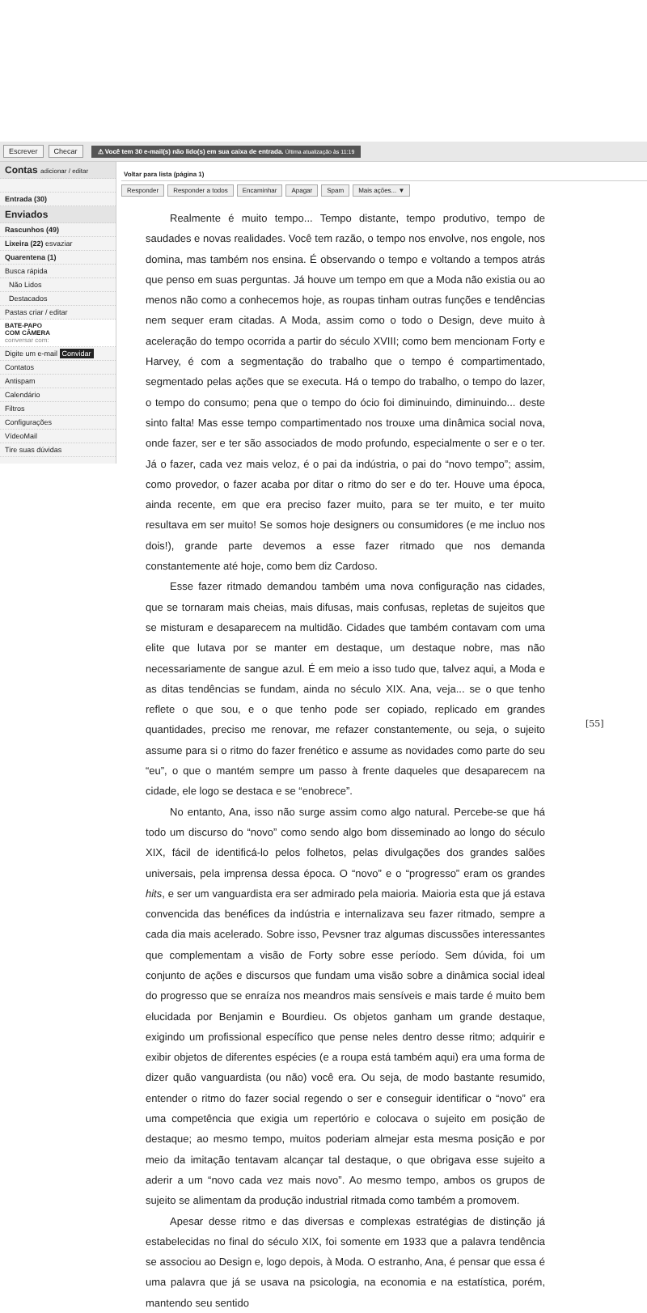Escrever Checar ⚠ Você tem 30 e-mail(s) não lido(s) em sua caixa de entrada. Última atualização às 11:19
Contas adicionar / editar
Entrada (30)
Enviados
Rascunhos (49)
Lixeira (22) esvaziar
Quarentena (1)
Busca rápida
Não Lidos
Destacados
Pastas criar / editar
BATE-PAPO
COM CÂMERA
conversar com:
Digite um e-mail Convidar
Contatos
Antispam
Calendário
Filtros
Configurações
VídeoMail
Tire suas dúvidas
Voltar para lista (página 1)
Responder Responder a todos Encaminhar Apagar Spam Mais ações... ▼
Realmente é muito tempo... Tempo distante, tempo produtivo, tempo de saudades e novas realidades. Você tem razão, o tempo nos envolve, nos engole, nos domina, mas também nos ensina. É observando o tempo e voltando a tempos atrás que penso em suas perguntas. Já houve um tempo em que a Moda não existia ou ao menos não como a conhecemos hoje, as roupas tinham outras funções e tendências nem sequer eram citadas. A Moda, assim como o todo o Design, deve muito à aceleração do tempo ocorrida a partir do século XVIII; como bem mencionam Forty e Harvey, é com a segmentação do trabalho que o tempo é compartimentado, segmentado pelas ações que se executa. Há o tempo do trabalho, o tempo do lazer, o tempo do consumo; pena que o tempo do ócio foi diminuindo, diminuindo... deste sinto falta! Mas esse tempo compartimentado nos trouxe uma dinâmica social nova, onde fazer, ser e ter são associados de modo profundo, especialmente o ser e o ter. Já o fazer, cada vez mais veloz, é o pai da indústria, o pai do “novo tempo”; assim, como provedor, o fazer acaba por ditar o ritmo do ser e do ter. Houve uma época, ainda recente, em que era preciso fazer muito, para se ter muito, e ter muito resultava em ser muito! Se somos hoje designers ou consumidores (e me incluo nos dois!), grande parte devemos a esse fazer ritmado que nos demanda constantemente até hoje, como bem diz Cardoso.
Esse fazer ritmado demandou também uma nova configuração nas cidades, que se tornaram mais cheias, mais difusas, mais confusas, repletas de sujeitos que se misturam e desaparecem na multidão. Cidades que também contavam com uma elite que lutava por se manter em destaque, um destaque nobre, mas não necessariamente de sangue azul. É em meio a isso tudo que, talvez aqui, a Moda e as ditas tendências se fundam, ainda no século XIX. Ana, veja... se o que tenho reflete o que sou, e o que tenho pode ser copiado, replicado em grandes quantidades, preciso me renovar, me refazer constantemente, ou seja, o sujeito assume para si o ritmo do fazer frenético e assume as novidades como parte do seu “eu”, o que o mantém sempre um passo à frente daqueles que desaparecem na cidade, ele logo se destaca e se “enobrece”.
No entanto, Ana, isso não surge assim como algo natural. Percebe-se que há todo um discurso do “novo” como sendo algo bom disseminado ao longo do século XIX, fácil de identificá-lo pelos folhetos, pelas divulgações dos grandes salões universais, pela imprensa dessa época. O “novo” e o “progresso” eram os grandes hits, e ser um vanguardista era ser admirado pela maioria. Maioria esta que já estava convencida das benéfices da indústria e internalizava seu fazer ritmado, sempre a cada dia mais acelerado. Sobre isso, Pevsner traz algumas discussões interessantes que complementam a visão de Forty sobre esse período. Sem dúvida, foi um conjunto de ações e discursos que fundam uma visão sobre a dinâmica social ideal do progresso que se enraíza nos meandros mais sensíveis e mais tarde é muito bem elucidada por Benjamin e Bourdieu. Os objetos ganham um grande destaque, exigindo um profissional específico que pense neles dentro desse ritmo; adquirir e exibir objetos de diferentes espécies (e a roupa está também aqui) era uma forma de dizer quão vanguardista (ou não) você era. Ou seja, de modo bastante resumido, entender o ritmo do fazer social regendo o ser e conseguir identificar o “novo” era uma competência que exigia um repertório e colocava o sujeito em posição de destaque; ao mesmo tempo, muitos poderiam almejar esta mesma posição e por meio da imitação tentavam alcançar tal destaque, o que obrigava esse sujeito a aderir a um “novo cada vez mais novo”. Ao mesmo tempo, ambos os grupos de sujeito se alimentam da produção industrial ritmada como também a promovem.
Apesar desse ritmo e das diversas e complexas estratégias de distinção já estabelecidas no final do século XIX, foi somente em 1933 que a palavra tendência se associou ao Design e, logo depois, à Moda. O estranho, Ana, é pensar que essa é uma palavra que já se usava na psicologia, na economia e na estatística, porém, mantendo seu sentido
[55]